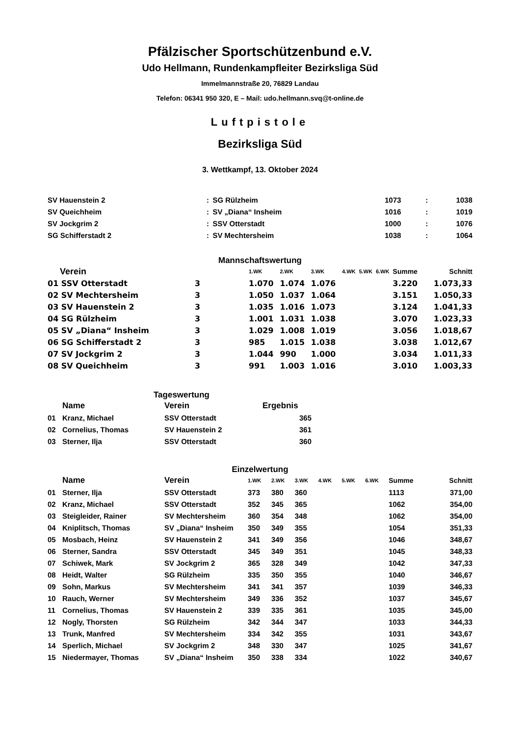Pfälzischer Sportschützenbund e.V.
Udo Hellmann, Rundenkampfleiter Bezirksliga Süd
Immelmannstraße 20, 76829 Landau
Telefon: 06341 950 320, E – Mail: udo.hellmann.svq@t-online.de
Luftpistole
Bezirksliga Süd
3. Wettkampf, 13. Oktober 2024
| SV Hauenstein 2 | : | SG Rülzheim | 1073 | : | 1038 |
| SV Queichheim | : | SV „Diana“ Insheim | 1016 | : | 1019 |
| SV Jockgrim 2 | : | SSV Otterstadt | 1000 | : | 1076 |
| SG Schifferstadt 2 | : | SV Mechtersheim | 1038 | : | 1064 |
Mannschaftswertung
| Verein | | 1.WK | 2.WK | 3.WK | 4.WK | 5.WK | 6.WK | Summe | Schnitt |
| --- | --- | --- | --- | --- | --- | --- | --- | --- | --- |
| 01 SSV Otterstadt | 3 | 1.070 | 1.074 | 1.076 | | | | 3.220 | 1.073,33 |
| 02 SV Mechtersheim | 3 | 1.050 | 1.037 | 1.064 | | | | 3.151 | 1.050,33 |
| 03 SV Hauenstein 2 | 3 | 1.035 | 1.016 | 1.073 | | | | 3.124 | 1.041,33 |
| 04 SG Rülzheim | 3 | 1.001 | 1.031 | 1.038 | | | | 3.070 | 1.023,33 |
| 05 SV „Diana“ Insheim | 3 | 1.029 | 1.008 | 1.019 | | | | 3.056 | 1.018,67 |
| 06 SG Schifferstadt 2 | 3 | 985 | 1.015 | 1.038 | | | | 3.038 | 1.012,67 |
| 07 SV Jockgrim 2 | 3 | 1.044 | 990 | 1.000 | | | | 3.034 | 1.011,33 |
| 08 SV Queichheim | 3 | 991 | 1.003 | 1.016 | | | | 3.010 | 1.003,33 |
Tageswertung
| | Name | Verein | Ergebnis |
| --- | --- | --- | --- |
| 01 | Kranz, Michael | SSV Otterstadt | 365 |
| 02 | Cornelius, Thomas | SV Hauenstein 2 | 361 |
| 03 | Sterner, Ilja | SSV Otterstadt | 360 |
Einzelwertung
| | Name | Verein | 1.WK | 2.WK | 3.WK | 4.WK | 5.WK | 6.WK | Summe | Schnitt |
| --- | --- | --- | --- | --- | --- | --- | --- | --- | --- | --- |
| 01 | Sterner, Ilja | SSV Otterstadt | 373 | 380 | 360 | | | | 1113 | 371,00 |
| 02 | Kranz, Michael | SSV Otterstadt | 352 | 345 | 365 | | | | 1062 | 354,00 |
| 03 | Steigleider, Rainer | SV Mechtersheim | 360 | 354 | 348 | | | | 1062 | 354,00 |
| 04 | Kniplitsch, Thomas | SV „Diana“ Insheim | 350 | 349 | 355 | | | | 1054 | 351,33 |
| 05 | Mosbach, Heinz | SV Hauenstein 2 | 341 | 349 | 356 | | | | 1046 | 348,67 |
| 06 | Sterner, Sandra | SSV Otterstadt | 345 | 349 | 351 | | | | 1045 | 348,33 |
| 07 | Schiwek, Mark | SV Jockgrim 2 | 365 | 328 | 349 | | | | 1042 | 347,33 |
| 08 | Heidt, Walter | SG Rülzheim | 335 | 350 | 355 | | | | 1040 | 346,67 |
| 09 | Sohn, Markus | SV Mechtersheim | 341 | 341 | 357 | | | | 1039 | 346,33 |
| 10 | Rauch, Werner | SV Mechtersheim | 349 | 336 | 352 | | | | 1037 | 345,67 |
| 11 | Cornelius, Thomas | SV Hauenstein 2 | 339 | 335 | 361 | | | | 1035 | 345,00 |
| 12 | Nogly, Thorsten | SG Rülzheim | 342 | 344 | 347 | | | | 1033 | 344,33 |
| 13 | Trunk, Manfred | SV Mechtersheim | 334 | 342 | 355 | | | | 1031 | 343,67 |
| 14 | Sperlich, Michael | SV Jockgrim 2 | 348 | 330 | 347 | | | | 1025 | 341,67 |
| 15 | Niedermayer, Thomas | SV „Diana“ Insheim | 350 | 338 | 334 | | | | 1022 | 340,67 |